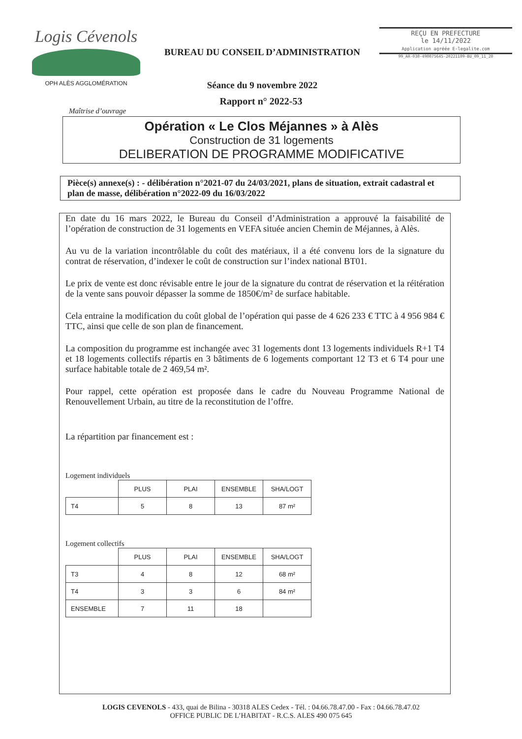Logis Cévenols
OPH ALÈS AGGLOMÉRATION
BUREAU DU CONSEIL D’ADMINISTRATION
Séance du 9 novembre 2022
REÇU EN PREFECTURE
le 14/11/2022
Application agréée E-legalite.com
99_AR-030-490075645-20221109-BU_09_11_20
Rapport n° 2022-53
Maîtrise d’ouvrage
Opération « Le Clos Méjannes » à Alès
Construction de 31 logements
DELIBERATION DE PROGRAMME MODIFICATIVE
Pièce(s) annexe(s) : - délibération n°2021-07 du 24/03/2021, plans de situation, extrait cadastral et plan de masse, délibération n°2022-09 du 16/03/2022
En date du 16 mars 2022, le Bureau du Conseil d’Administration a approuvé la faisabilité de l’opération de construction de 31 logements en VEFA située ancien Chemin de Méjannes, à Alès.
Au vu de la variation incontrôlable du coût des matériaux, il a été convenu lors de la signature du contrat de réservation, d’indexer le coût de construction sur l’index national BT01.
Le prix de vente est donc révisable entre le jour de la signature du contrat de réservation et la réitération de la vente sans pouvoir dépasser la somme de 1850€/m² de surface habitable.
Cela entraine la modification du coût global de l’opération qui passe de 4 626 233 € TTC à 4 956 984 € TTC, ainsi que celle de son plan de financement.
La composition du programme est inchangée avec 31 logements dont 13 logements individuels R+1 T4 et 18 logements collectifs répartis en 3 bâtiments de 6 logements comportant 12 T3 et 6 T4 pour une surface habitable totale de 2 469,54 m².
Pour rappel, cette opération est proposée dans le cadre du Nouveau Programme National de Renouvellement Urbain, au titre de la reconstitution de l’offre.
La répartition par financement est :
Logement individuels
| | PLUS | PLAI | ENSEMBLE | SHA/LOGT |
| --- | --- | --- | --- | --- |
| T4 | 5 | 8 | 13 | 87 m² |
Logement collectifs
| | PLUS | PLAI | ENSEMBLE | SHA/LOGT |
| --- | --- | --- | --- | --- |
| T3 | 4 | 8 | 12 | 68 m² |
| T4 | 3 | 3 | 6 | 84 m² |
| ENSEMBLE | 7 | 11 | 18 | |
LOGIS CEVENOLS - 433, quai de Bilina - 30318 ALES Cedex - Tél. : 04.66.78.47.00 - Fax : 04.66.78.47.02
OFFICE PUBLIC DE L’HABITAT - R.C.S. ALES 490 075 645